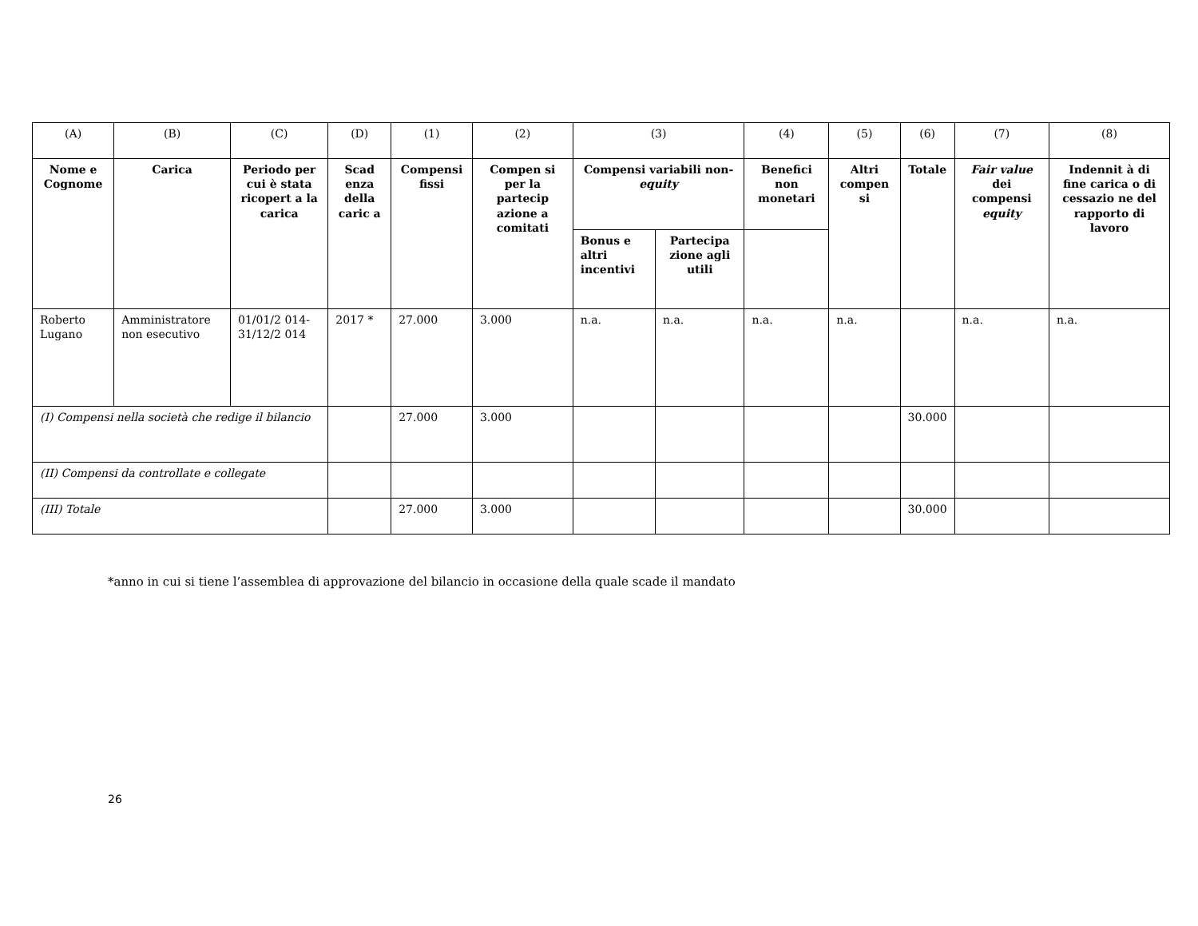| (A) | (B) | (C) | (D) | (1) | (2) | (3) | | (4) | (5) | (6) | (7) | (8) |
| Nome e Cognome | Carica | Periodo per cui è stata ricopert a la carica | Scad enza della caric a | Compensi fissi | Compen si per la partecip azione a comitati | Compensi variabili non- equity | | Benefici non monetari | Altri compen si | Totale | Fair value dei compensi equity | Indennit à di fine carica o di cessazio ne del rapporto di lavoro |
| | | | | | | Bonus e altri incentivi | Partecipa zione agli utili | | | | | |
| Roberto Lugano | Amministratore non esecutivo | 01/01/2 014- 31/12/2 014 | 2017 * | 27.000 | 3.000 | n.a. | n.a. | n.a. | n.a. | | n.a. | n.a. |
| (I) Compensi nella società che redige il bilancio | | | | 27.000 | 3.000 | | | | | 30.000 | | |
| (II) Compensi da controllate e collegate | | | | | | | | | | | | |
| (III) Totale | | | | 27.000 | 3.000 | | | | | 30.000 | | |
*anno in cui si tiene l’assemblea di approvazione del bilancio in occasione della quale scade il mandato
26